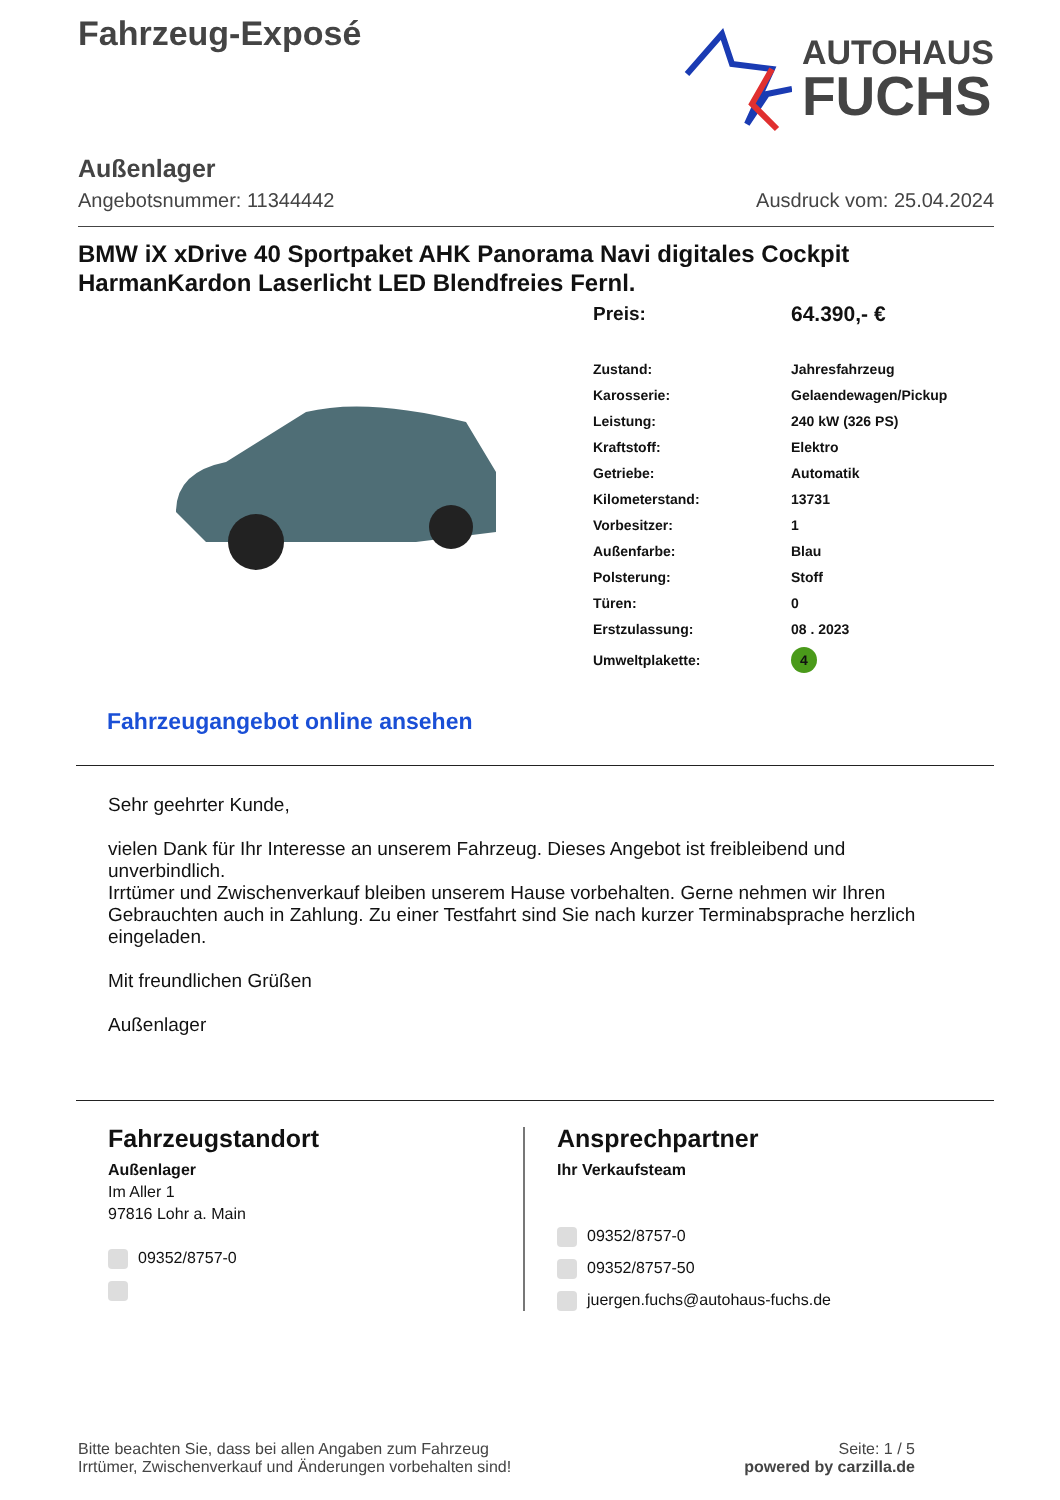Fahrzeug-Exposé
AUTOHAUS
FUCHS
Außenlager
Angebotsnummer: 11344442 Ausdruck vom: 25.04.2024
BMW iX xDrive 40 Sportpaket AHK Panorama Navi digitales Cockpit HarmanKardon Laserlicht LED Blendfreies Fernl.
| Preis: | 64.390,- € |
| Zustand: | Jahresfahrzeug |
| Karosserie: | Gelaendewagen/Pickup |
| Leistung: | 240 kW (326 PS) |
| Kraftstoff: | Elektro |
| Getriebe: | Automatik |
| Kilometerstand: | 13731 |
| Vorbesitzer: | 1 |
| Außenfarbe: | Blau |
| Polsterung: | Stoff |
| Türen: | 0 |
| Erstzulassung: | 08 . 2023 |
| Umweltplakette: | 4 |
Fahrzeugangebot online ansehen
Sehr geehrter Kunde,
vielen Dank für Ihr Interesse an unserem Fahrzeug. Dieses Angebot ist freibleibend und unverbindlich.
Irrtümer und Zwischenverkauf bleiben unserem Hause vorbehalten. Gerne nehmen wir Ihren Gebrauchten auch in Zahlung. Zu einer Testfahrt sind Sie nach kurzer Terminabsprache herzlich eingeladen.
Mit freundlichen Grüßen
Außenlager
Fahrzeugstandort
Außenlager
Im Aller 1
97816 Lohr a. Main
09352/8757-0
Ansprechpartner
Ihr Verkaufsteam
09352/8757-0
09352/8757-50
juergen.fuchs@autohaus-fuchs.de
Bitte beachten Sie, dass bei allen Angaben zum Fahrzeug
Irrtümer, Zwischenverkauf und Änderungen vorbehalten sind!
Seite: 1 / 5
powered by carzilla.de